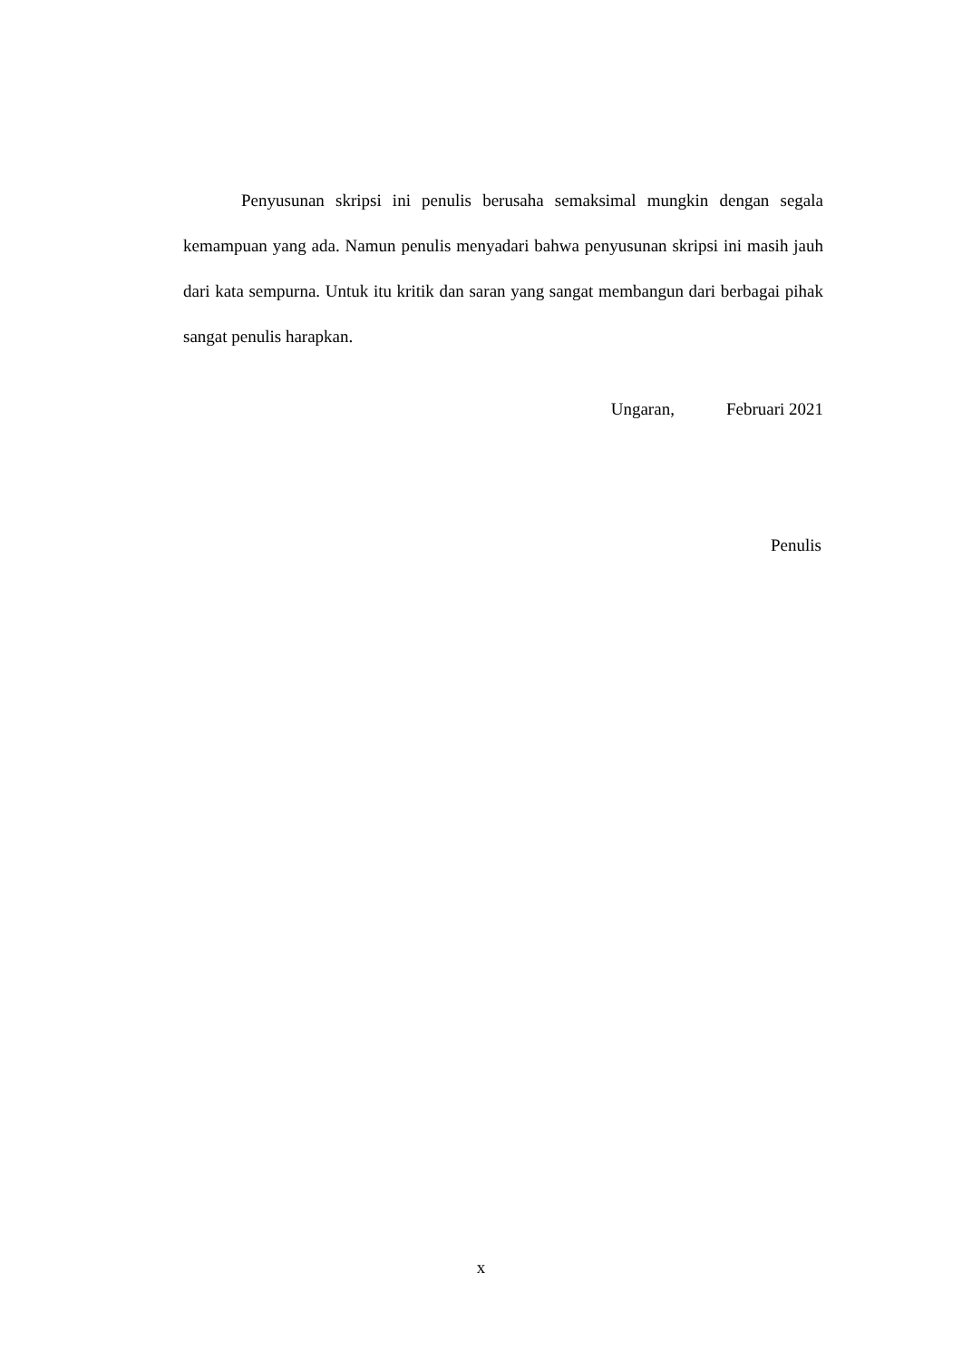Penyusunan skripsi ini penulis berusaha semaksimal mungkin dengan segala kemampuan yang ada. Namun penulis menyadari bahwa penyusunan skripsi ini masih jauh dari kata sempurna. Untuk itu kritik dan saran yang sangat membangun dari berbagai pihak sangat penulis harapkan.
Ungaran, Februari 2021
Penulis
x